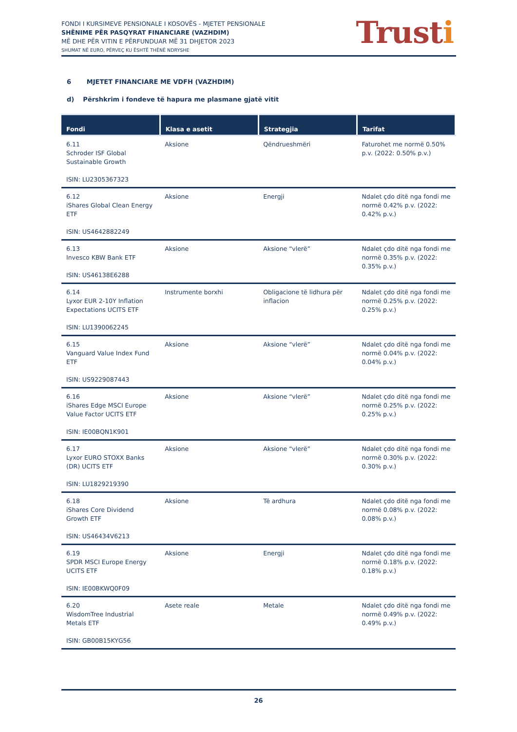FONDI I KURSIMEVE PENSIONALE I KOSOVËS - MJETET PENSIONALE
SHËNIME PËR PASQYRAT FINANCIARE (VAZHDIM)
MË DHE PËR VITIN E PËRFUNDUAR MË 31 DHJETOR 2023
SHUMAT NË EURO, PËRVEÇ KU ËSHTË THËNË NDRYSHE
Trusti
6 MJETET FINANCIARE ME VDFH (VAZHDIM)
d) Përshkrim i fondeve të hapura me plasmane gjatë vitit
| Fondi | Klasa e asetit | Strategjia | Tarifat |
| --- | --- | --- | --- |
| 6.11 Schroder ISF Global Sustainable Growth ISIN: LU2305367323 | Aksione | Qëndrueshmëri | Faturohet me normë 0.50% p.v. (2022: 0.50% p.v.) |
| 6.12 iShares Global Clean Energy ETF ISIN: US4642882249 | Aksione | Energji | Ndalet çdo ditë nga fondi me normë 0.42% p.v. (2022: 0.42% p.v.) |
| 6.13 Invesco KBW Bank ETF ISIN: US46138E6288 | Aksione | Aksione “vlerë” | Ndalet çdo ditë nga fondi me normë 0.35% p.v. (2022: 0.35% p.v.) |
| 6.14 Lyxor EUR 2-10Y Inflation Expectations UCITS ETF ISIN: LU1390062245 | Instrumente borxhi | Obligacione të lidhura për inflacion | Ndalet çdo ditë nga fondi me normë 0.25% p.v. (2022: 0.25% p.v.) |
| 6.15 Vanguard Value Index Fund ETF ISIN: US9229087443 | Aksione | Aksione “vlerë” | Ndalet çdo ditë nga fondi me normë 0.04% p.v. (2022: 0.04% p.v.) |
| 6.16 iShares Edge MSCI Europe Value Factor UCITS ETF ISIN: IE00BQN1K901 | Aksione | Aksione “vlerë” | Ndalet çdo ditë nga fondi me normë 0.25% p.v. (2022: 0.25% p.v.) |
| 6.17 Lyxor EURO STOXX Banks (DR) UCITS ETF ISIN: LU1829219390 | Aksione | Aksione “vlerë” | Ndalet çdo ditë nga fondi me normë 0.30% p.v. (2022: 0.30% p.v.) |
| 6.18 iShares Core Dividend Growth ETF ISIN: US46434V6213 | Aksione | Të ardhura | Ndalet çdo ditë nga fondi me normë 0.08% p.v. (2022: 0.08% p.v.) |
| 6.19 SPDR MSCI Europe Energy UCITS ETF ISIN: IE00BKWQ0F09 | Aksione | Energji | Ndalet çdo ditë nga fondi me normë 0.18% p.v. (2022: 0.18% p.v.) |
| 6.20 WisdomTree Industrial Metals ETF ISIN: GB00B15KYG56 | Asete reale | Metale | Ndalet çdo ditë nga fondi me normë 0.49% p.v. (2022: 0.49% p.v.) |
26